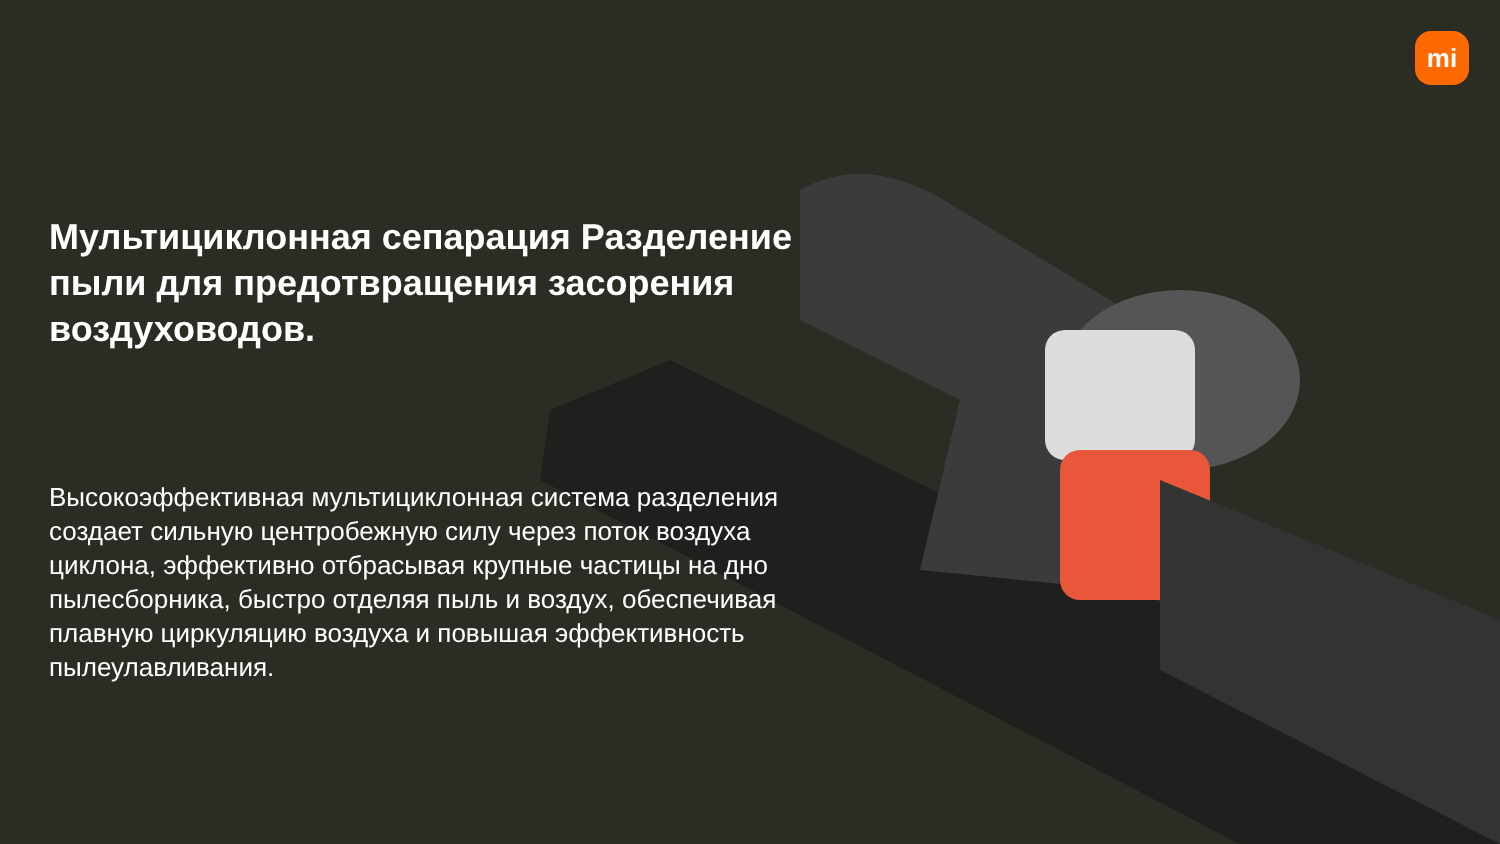mi
Мультициклонная сепарация Разделение пыли для предотвращения засорения воздуховодов.
Высокоэффективная мультициклонная система разделения создает сильную центробежную силу через поток воздуха циклона, эффективно отбрасывая крупные частицы на дно пылесборника, быстро отделяя пыль и воздух, обеспечивая плавную циркуляцию воздуха и повышая эффективность пылеулавливания.